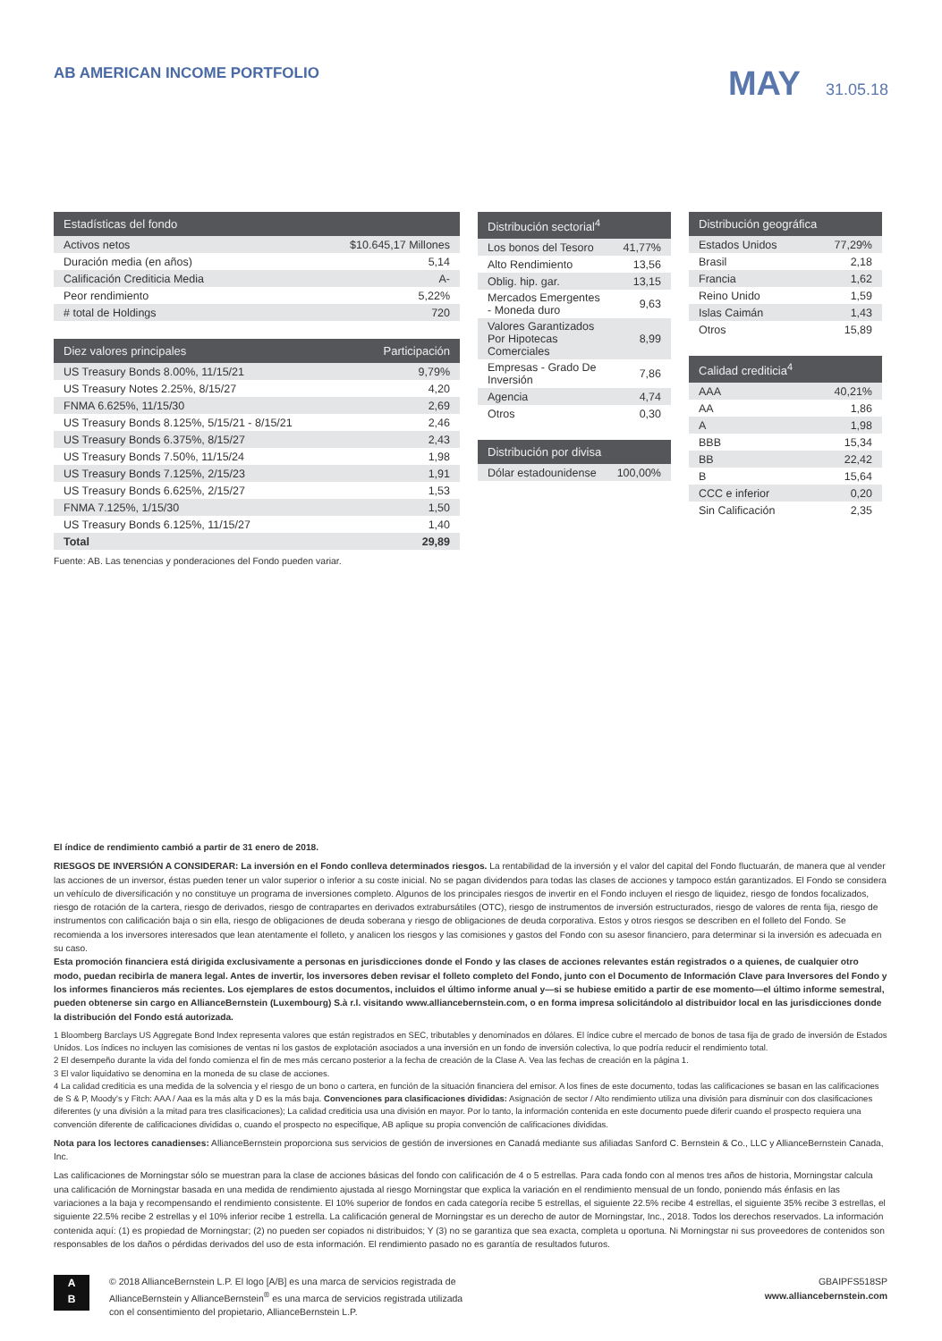AB AMERICAN INCOME PORTFOLIO
MAY 31.05.18
| Estadísticas del fondo | |
| --- | --- |
| Activos netos | $10.645,17 Millones |
| Duración media (en años) | 5,14 |
| Calificación Crediticia Media | A- |
| Peor rendimiento | 5,22% |
| # total de Holdings | 720 |
| Diez valores principales | Participación |
| --- | --- |
| US Treasury Bonds 8.00%, 11/15/21 | 9,79% |
| US Treasury Notes 2.25%, 8/15/27 | 4,20 |
| FNMA 6.625%, 11/15/30 | 2,69 |
| US Treasury Bonds 8.125%, 5/15/21 - 8/15/21 | 2,46 |
| US Treasury Bonds 6.375%, 8/15/27 | 2,43 |
| US Treasury Bonds 7.50%, 11/15/24 | 1,98 |
| US Treasury Bonds 7.125%, 2/15/23 | 1,91 |
| US Treasury Bonds 6.625%, 2/15/27 | 1,53 |
| FNMA 7.125%, 1/15/30 | 1,50 |
| US Treasury Bonds 6.125%, 11/15/27 | 1,40 |
| Total | 29,89 |
Fuente: AB. Las tenencias y ponderaciones del Fondo pueden variar.
| Distribución sectorial<sup>4</sup> | |
| --- | --- |
| Los bonos del Tesoro | 41,77% |
| Alto Rendimiento | 13,56 |
| Oblig. hip. gar. | 13,15 |
| Mercados Emergentes - Moneda duro | 9,63 |
| Valores Garantizados Por Hipotecas Comerciales | 8,99 |
| Empresas - Grado De Inversión | 7,86 |
| Agencia | 4,74 |
| Otros | 0,30 |
| Distribución por divisa | |
| --- | --- |
| Dólar estadounidense | 100,00% |
| Distribución geográfica | |
| --- | --- |
| Estados Unidos | 77,29% |
| Brasil | 2,18 |
| Francia | 1,62 |
| Reino Unido | 1,59 |
| Islas Caimán | 1,43 |
| Otros | 15,89 |
| Calidad crediticia<sup>4</sup> | |
| --- | --- |
| AAA | 40,21% |
| AA | 1,86 |
| A | 1,98 |
| BBB | 15,34 |
| BB | 22,42 |
| B | 15,64 |
| CCC e inferior | 0,20 |
| Sin Calificación | 2,35 |
El índice de rendimiento cambió a partir de 31 enero de 2018.
RIESGOS DE INVERSIÓN A CONSIDERAR: La inversión en el Fondo conlleva determinados riesgos. La rentabilidad de la inversión y el valor del capital del Fondo fluctuarán, de manera que al vender las acciones de un inversor, éstas pueden tener un valor superior o inferior a su coste inicial. No se pagan dividendos para todas las clases de acciones y tampoco están garantizados. El Fondo se considera un vehículo de diversificación y no constituye un programa de inversiones completo. Algunos de los principales riesgos de invertir en el Fondo incluyen el riesgo de liquidez, riesgo de fondos focalizados, riesgo de rotación de la cartera, riesgo de derivados, riesgo de contrapartes en derivados extrabursátiles (OTC), riesgo de instrumentos de inversión estructurados, riesgo de valores de renta fija, riesgo de instrumentos con calificación baja o sin ella, riesgo de obligaciones de deuda soberana y riesgo de obligaciones de deuda corporativa. Estos y otros riesgos se describen en el folleto del Fondo. Se recomienda a los inversores interesados que lean atentamente el folleto, y analicen los riesgos y las comisiones y gastos del Fondo con su asesor financiero, para determinar si la inversión es adecuada en su caso.
Esta promoción financiera está dirigida exclusivamente a personas en jurisdicciones donde el Fondo y las clases de acciones relevantes están registrados o a quienes, de cualquier otro modo, puedan recibirla de manera legal. Antes de invertir, los inversores deben revisar el folleto completo del Fondo, junto con el Documento de Información Clave para Inversores del Fondo y los informes financieros más recientes. Los ejemplares de estos documentos, incluidos el último informe anual y—si se hubiese emitido a partir de ese momento—el último informe semestral, pueden obtenerse sin cargo en AllianceBernstein (Luxembourg) S.à r.l. visitando www.alliancebernstein.com, o en forma impresa solicitándolo al distribuidor local en las jurisdicciones donde la distribución del Fondo está autorizada.
1 Bloomberg Barclays US Aggregate Bond Index representa valores que están registrados en SEC, tributables y denominados en dólares. El índice cubre el mercado de bonos de tasa fija de grado de inversión de Estados Unidos. Los índices no incluyen las comisiones de ventas ni los gastos de explotación asociados a una inversión en un fondo de inversión colectiva, lo que podría reducir el rendimiento total.
2 El desempeño durante la vida del fondo comienza el fin de mes más cercano posterior a la fecha de creación de la Clase A. Vea las fechas de creación en la página 1.
3 El valor liquidativo se denomina en la moneda de su clase de acciones.
4 La calidad crediticia es una medida de la solvencia y el riesgo de un bono o cartera, en función de la situación financiera del emisor. A los fines de este documento, todas las calificaciones se basan en las calificaciones de S & P, Moody's y Fitch: AAA / Aaa es la más alta y D es la más baja. Convenciones para clasificaciones divididas: Asignación de sector / Alto rendimiento utiliza una división para disminuir con dos clasificaciones diferentes (y una división a la mitad para tres clasificaciones); La calidad crediticia usa una división en mayor. Por lo tanto, la información contenida en este documento puede diferir cuando el prospecto requiera una convención diferente de calificaciones divididas o, cuando el prospecto no especifique, AB aplique su propia convención de calificaciones divididas.
Nota para los lectores canadienses: AllianceBernstein proporciona sus servicios de gestión de inversiones en Canadá mediante sus afiliadas Sanford C. Bernstein & Co., LLC y AllianceBernstein Canada, Inc.
Las calificaciones de Morningstar sólo se muestran para la clase de acciones básicas del fondo con calificación de 4 o 5 estrellas. Para cada fondo con al menos tres años de historia, Morningstar calcula una calificación de Morningstar basada en una medida de rendimiento ajustada al riesgo Morningstar que explica la variación en el rendimiento mensual de un fondo, poniendo más énfasis en las variaciones a la baja y recompensando el rendimiento consistente. El 10% superior de fondos en cada categoría recibe 5 estrellas, el siguiente 22.5% recibe 4 estrellas, el siguiente 35% recibe 3 estrellas, el siguiente 22.5% recibe 2 estrellas y el 10% inferior recibe 1 estrella. La calificación general de Morningstar es un derecho de autor de Morningstar, Inc., 2018. Todos los derechos reservados. La información contenida aquí: (1) es propiedad de Morningstar; (2) no pueden ser copiados ni distribuidos; Y (3) no se garantiza que sea exacta, completa u oportuna. Ni Morningstar ni sus proveedores de contenidos son responsables de los daños o pérdidas derivados del uso de esta información. El rendimiento pasado no es garantía de resultados futuros.
A
B
© 2018 AllianceBernstein L.P. El logo [A/B] es una marca de servicios registrada de
AllianceBernstein y AllianceBernstein<sup>®</sup> es una marca de servicios registrada utilizada
con el consentimiento del propietario, AllianceBernstein L.P.
GBAIPFS518SP
www.alliancebernstein.com